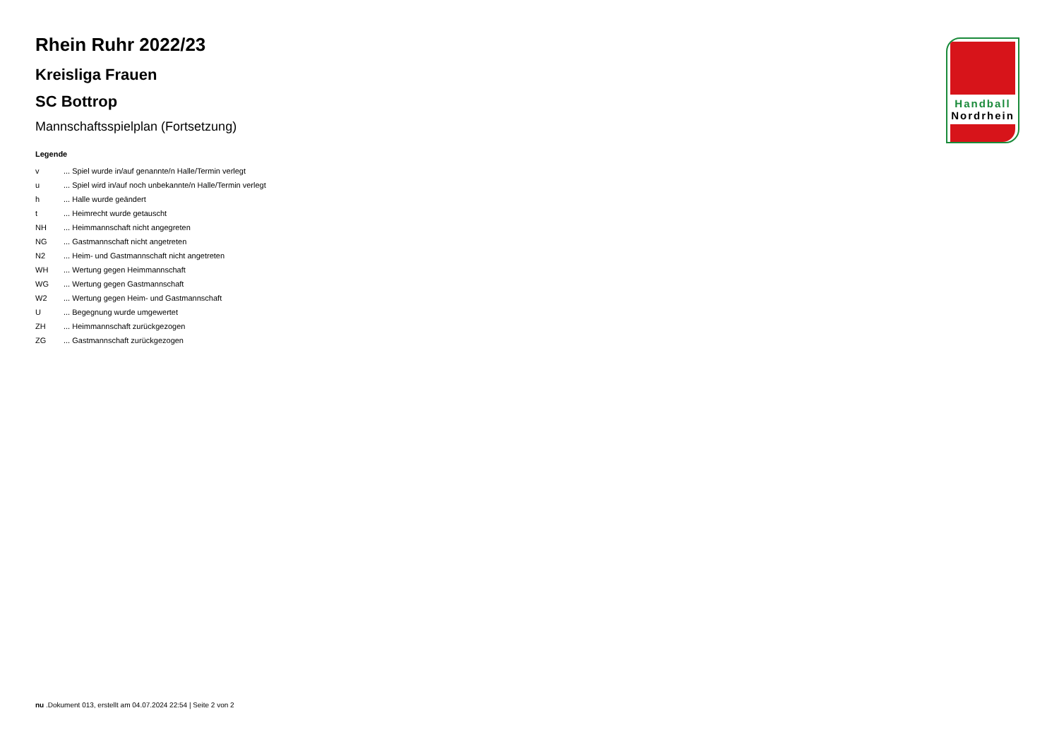Rhein Ruhr 2022/23
Kreisliga Frauen
SC Bottrop
Mannschaftsspielplan (Fortsetzung)
Legende
| v | ... Spiel wurde in/auf genannte/n Halle/Termin verlegt |
| u | ... Spiel wird in/auf noch unbekannte/n Halle/Termin verlegt |
| h | ... Halle wurde geändert |
| t | ... Heimrecht wurde getauscht |
| NH | ... Heimmannschaft nicht angegreten |
| NG | ... Gastmannschaft nicht angetreten |
| N2 | ... Heim- und Gastmannschaft nicht angetreten |
| WH | ... Wertung gegen Heimmannschaft |
| WG | ... Wertung gegen Gastmannschaft |
| W2 | ... Wertung gegen Heim- und Gastmannschaft |
| U | ... Begegnung wurde umgewertet |
| ZH | ... Heimmannschaft zurückgezogen |
| ZG | ... Gastmannschaft zurückgezogen |
Handball
Nordrhein
nu .Dokument 013, erstellt am 04.07.2024 22:54 | Seite 2 von 2